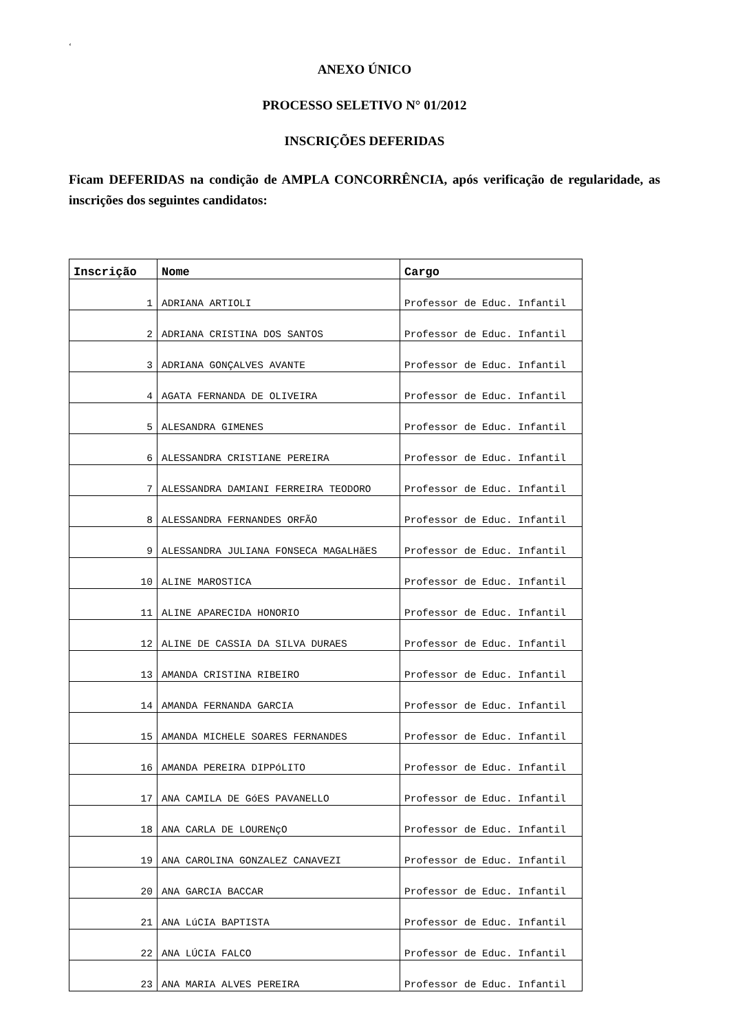‘
ANEXO ÚNICO
PROCESSO SELETIVO N° 01/2012
INSCRIÇÕES DEFERIDAS
Ficam DEFERIDAS na condição de AMPLA CONCORRÊNCIA, após verificação de regularidade, as inscrições dos seguintes candidatos:
| Inscrição | Nome | Cargo |
| --- | --- | --- |
| 1 | ADRIANA ARTIOLI | Professor de Educ. Infantil |
| 2 | ADRIANA CRISTINA DOS SANTOS | Professor de Educ. Infantil |
| 3 | ADRIANA GONÇALVES AVANTE | Professor de Educ. Infantil |
| 4 | AGATA FERNANDA DE OLIVEIRA | Professor de Educ. Infantil |
| 5 | ALESANDRA GIMENES | Professor de Educ. Infantil |
| 6 | ALESSANDRA CRISTIANE PEREIRA | Professor de Educ. Infantil |
| 7 | ALESSANDRA DAMIANI FERREIRA TEODORO | Professor de Educ. Infantil |
| 8 | ALESSANDRA FERNANDES ORFÃO | Professor de Educ. Infantil |
| 9 | ALESSANDRA JULIANA FONSECA MAGALHãES | Professor de Educ. Infantil |
| 10 | ALINE MAROSTICA | Professor de Educ. Infantil |
| 11 | ALINE APARECIDA HONORIO | Professor de Educ. Infantil |
| 12 | ALINE DE CASSIA DA SILVA DURAES | Professor de Educ. Infantil |
| 13 | AMANDA CRISTINA RIBEIRO | Professor de Educ. Infantil |
| 14 | AMANDA FERNANDA GARCIA | Professor de Educ. Infantil |
| 15 | AMANDA MICHELE SOARES FERNANDES | Professor de Educ. Infantil |
| 16 | AMANDA PEREIRA DIPPóLITO | Professor de Educ. Infantil |
| 17 | ANA CAMILA DE GóES PAVANELLO | Professor de Educ. Infantil |
| 18 | ANA CARLA DE LOURENçO | Professor de Educ. Infantil |
| 19 | ANA CAROLINA GONZALEZ CANAVEZI | Professor de Educ. Infantil |
| 20 | ANA GARCIA BACCAR | Professor de Educ. Infantil |
| 21 | ANA LúCIA BAPTISTA | Professor de Educ. Infantil |
| 22 | ANA LÚCIA FALCO | Professor de Educ. Infantil |
| 23 | ANA MARIA ALVES PEREIRA | Professor de Educ. Infantil |